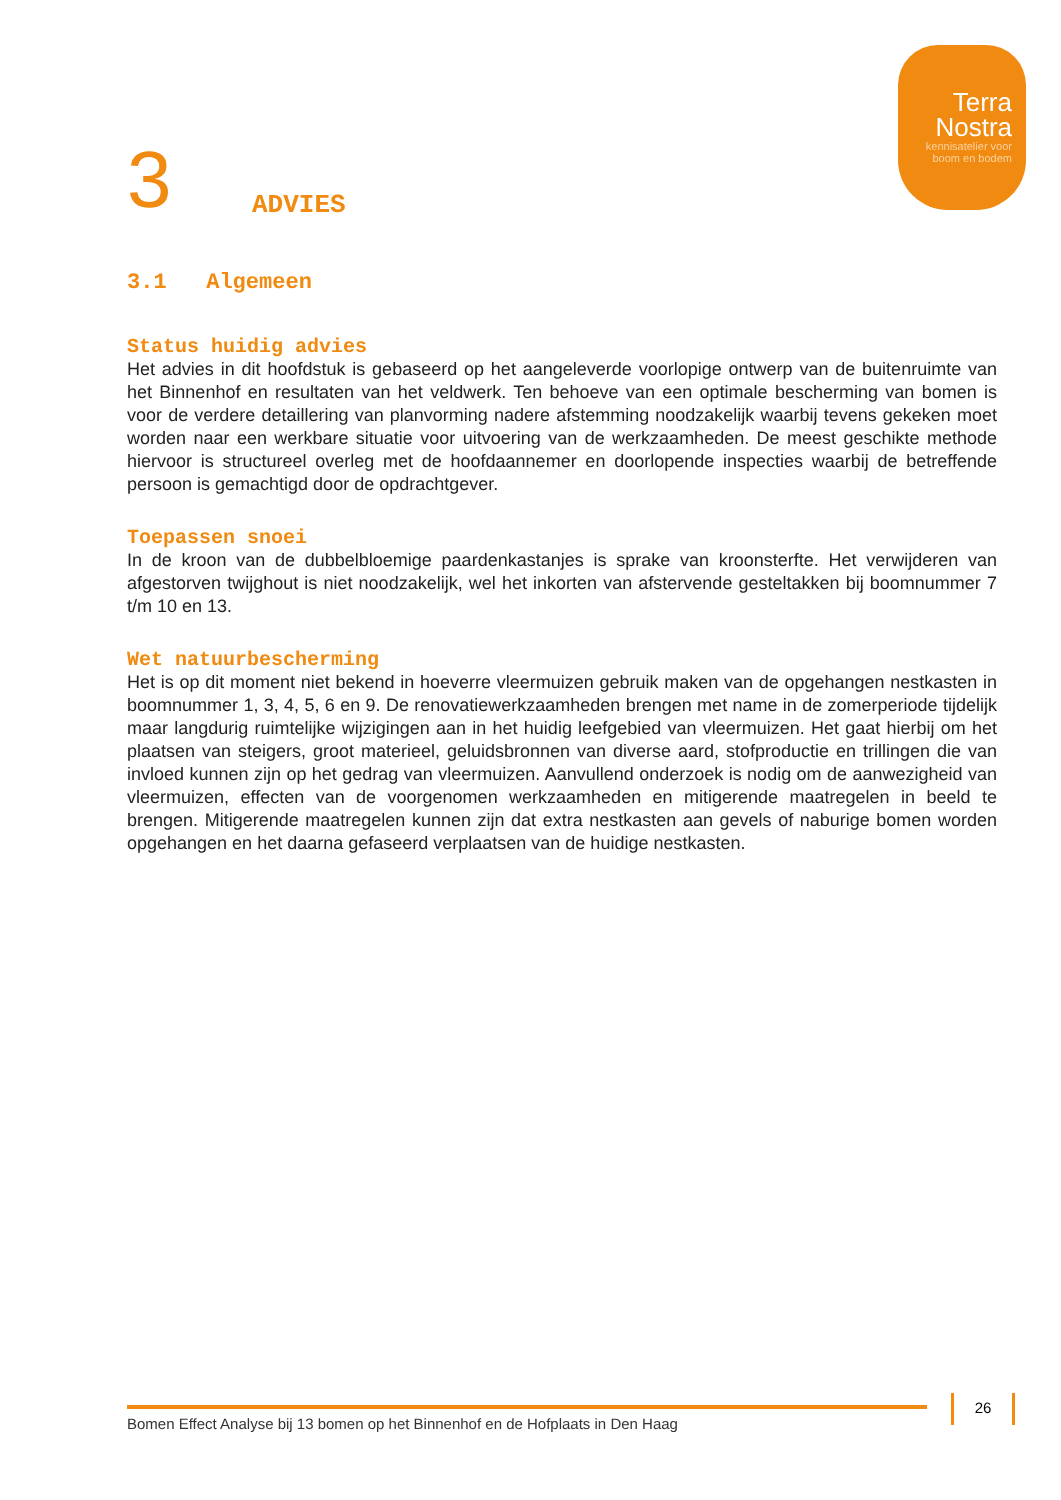Terra
Nostra
kennisatelier voor
boom en bodem
3
ADVIES
3.1 Algemeen
Status huidig advies
Het advies in dit hoofdstuk is gebaseerd op het aangeleverde voorlopige ontwerp van de buitenruimte van het Binnenhof en resultaten van het veldwerk. Ten behoeve van een optimale bescherming van bomen is voor de verdere detaillering van planvorming nadere afstemming noodzakelijk waarbij tevens gekeken moet worden naar een werkbare situatie voor uitvoering van de werkzaamheden. De meest geschikte methode hiervoor is structureel overleg met de hoofdaannemer en doorlopende inspecties waarbij de betreffende persoon is gemachtigd door de opdrachtgever.
Toepassen snoei
In de kroon van de dubbelbloemige paardenkastanjes is sprake van kroonsterfte. Het verwijderen van afgestorven twijghout is niet noodzakelijk, wel het inkorten van afstervende gesteltakken bij boomnummer 7 t/m 10 en 13.
Wet natuurbescherming
Het is op dit moment niet bekend in hoeverre vleermuizen gebruik maken van de opgehangen nestkasten in boomnummer 1, 3, 4, 5, 6 en 9. De renovatiewerkzaamheden brengen met name in de zomerperiode tijdelijk maar langdurig ruimtelijke wijzigingen aan in het huidig leefgebied van vleermuizen. Het gaat hierbij om het plaatsen van steigers, groot materieel, geluidsbronnen van diverse aard, stofproductie en trillingen die van invloed kunnen zijn op het gedrag van vleermuizen. Aanvullend onderzoek is nodig om de aanwezigheid van vleermuizen, effecten van de voorgenomen werkzaamheden en mitigerende maatregelen in beeld te brengen. Mitigerende maatregelen kunnen zijn dat extra nestkasten aan gevels of naburige bomen worden opgehangen en het daarna gefaseerd verplaatsen van de huidige nestkasten.
Bomen Effect Analyse bij 13 bomen op het Binnenhof en de Hofplaats in Den Haag
26